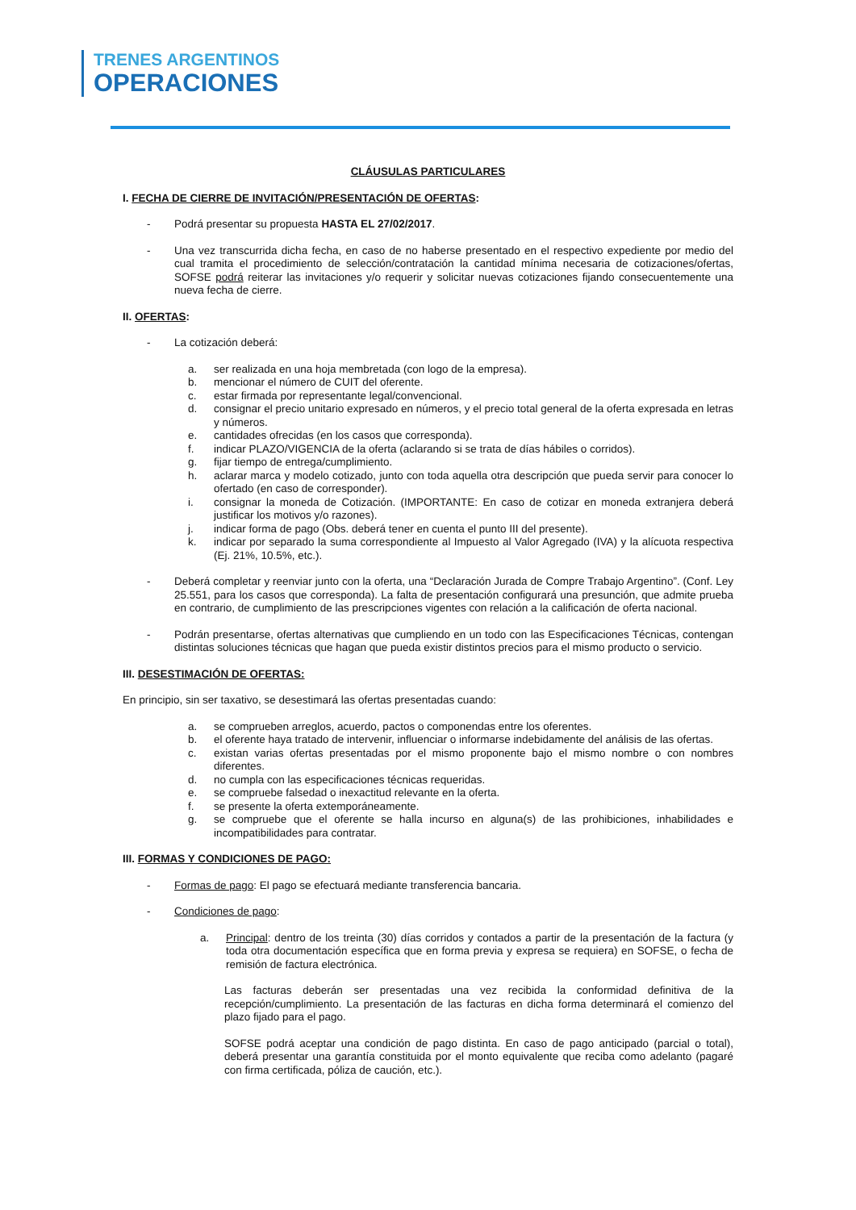TRENES ARGENTINOS
OPERACIONES
CLÁUSULAS PARTICULARES
I. FECHA DE CIERRE DE INVITACIÓN/PRESENTACIÓN DE OFERTAS:
- Podrá presentar su propuesta HASTA EL 27/02/2017.
- Una vez transcurrida dicha fecha, en caso de no haberse presentado en el respectivo expediente por medio del cual tramita el procedimiento de selección/contratación la cantidad mínima necesaria de cotizaciones/ofertas, SOFSE podrá reiterar las invitaciones y/o requerir y solicitar nuevas cotizaciones fijando consecuentemente una nueva fecha de cierre.
II. OFERTAS:
- La cotización deberá:
a. ser realizada en una hoja membretada (con logo de la empresa).
b. mencionar el número de CUIT del oferente.
c. estar firmada por representante legal/convencional.
d. consignar el precio unitario expresado en números, y el precio total general de la oferta expresada en letras y números.
e. cantidades ofrecidas (en los casos que corresponda).
f. indicar PLAZO/VIGENCIA de la oferta (aclarando si se trata de días hábiles o corridos).
g. fijar tiempo de entrega/cumplimiento.
h. aclarar marca y modelo cotizado, junto con toda aquella otra descripción que pueda servir para conocer lo ofertado (en caso de corresponder).
i. consignar la moneda de Cotización. (IMPORTANTE: En caso de cotizar en moneda extranjera deberá justificar los motivos y/o razones).
j. indicar forma de pago (Obs. deberá tener en cuenta el punto III del presente).
k. indicar por separado la suma correspondiente al Impuesto al Valor Agregado (IVA) y la alícuota respectiva (Ej. 21%, 10.5%, etc.).
- Deberá completar y reenviar junto con la oferta, una “Declaración Jurada de Compre Trabajo Argentino”. (Conf. Ley 25.551, para los casos que corresponda). La falta de presentación configurará una presunción, que admite prueba en contrario, de cumplimiento de las prescripciones vigentes con relación a la calificación de oferta nacional.
- Podrán presentarse, ofertas alternativas que cumpliendo en un todo con las Especificaciones Técnicas, contengan distintas soluciones técnicas que hagan que pueda existir distintos precios para el mismo producto o servicio.
III. DESESTIMACIÓN DE OFERTAS:
En principio, sin ser taxativo, se desestimará las ofertas presentadas cuando:
a. se comprueben arreglos, acuerdo, pactos o componendas entre los oferentes.
b. el oferente haya tratado de intervenir, influenciar o informarse indebidamente del análisis de las ofertas.
c. existan varias ofertas presentadas por el mismo proponente bajo el mismo nombre o con nombres diferentes.
d. no cumpla con las especificaciones técnicas requeridas.
e. se compruebe falsedad o inexactitud relevante en la oferta.
f. se presente la oferta extemporáneamente.
g. se compruebe que el oferente se halla incurso en alguna(s) de las prohibiciones, inhabilidades e incompatibilidades para contratar.
III. FORMAS Y CONDICIONES DE PAGO:
- Formas de pago: El pago se efectuará mediante transferencia bancaria.
- Condiciones de pago:
a. Principal: dentro de los treinta (30) días corridos y contados a partir de la presentación de la factura (y toda otra documentación específica que en forma previa y expresa se requiera) en SOFSE, o fecha de remisión de factura electrónica.
Las facturas deberán ser presentadas una vez recibida la conformidad definitiva de la recepción/cumplimiento. La presentación de las facturas en dicha forma determinará el comienzo del plazo fijado para el pago.
SOFSE podrá aceptar una condición de pago distinta. En caso de pago anticipado (parcial o total), deberá presentar una garantía constituida por el monto equivalente que reciba como adelanto (pagaré con firma certificada, póliza de caución, etc.).